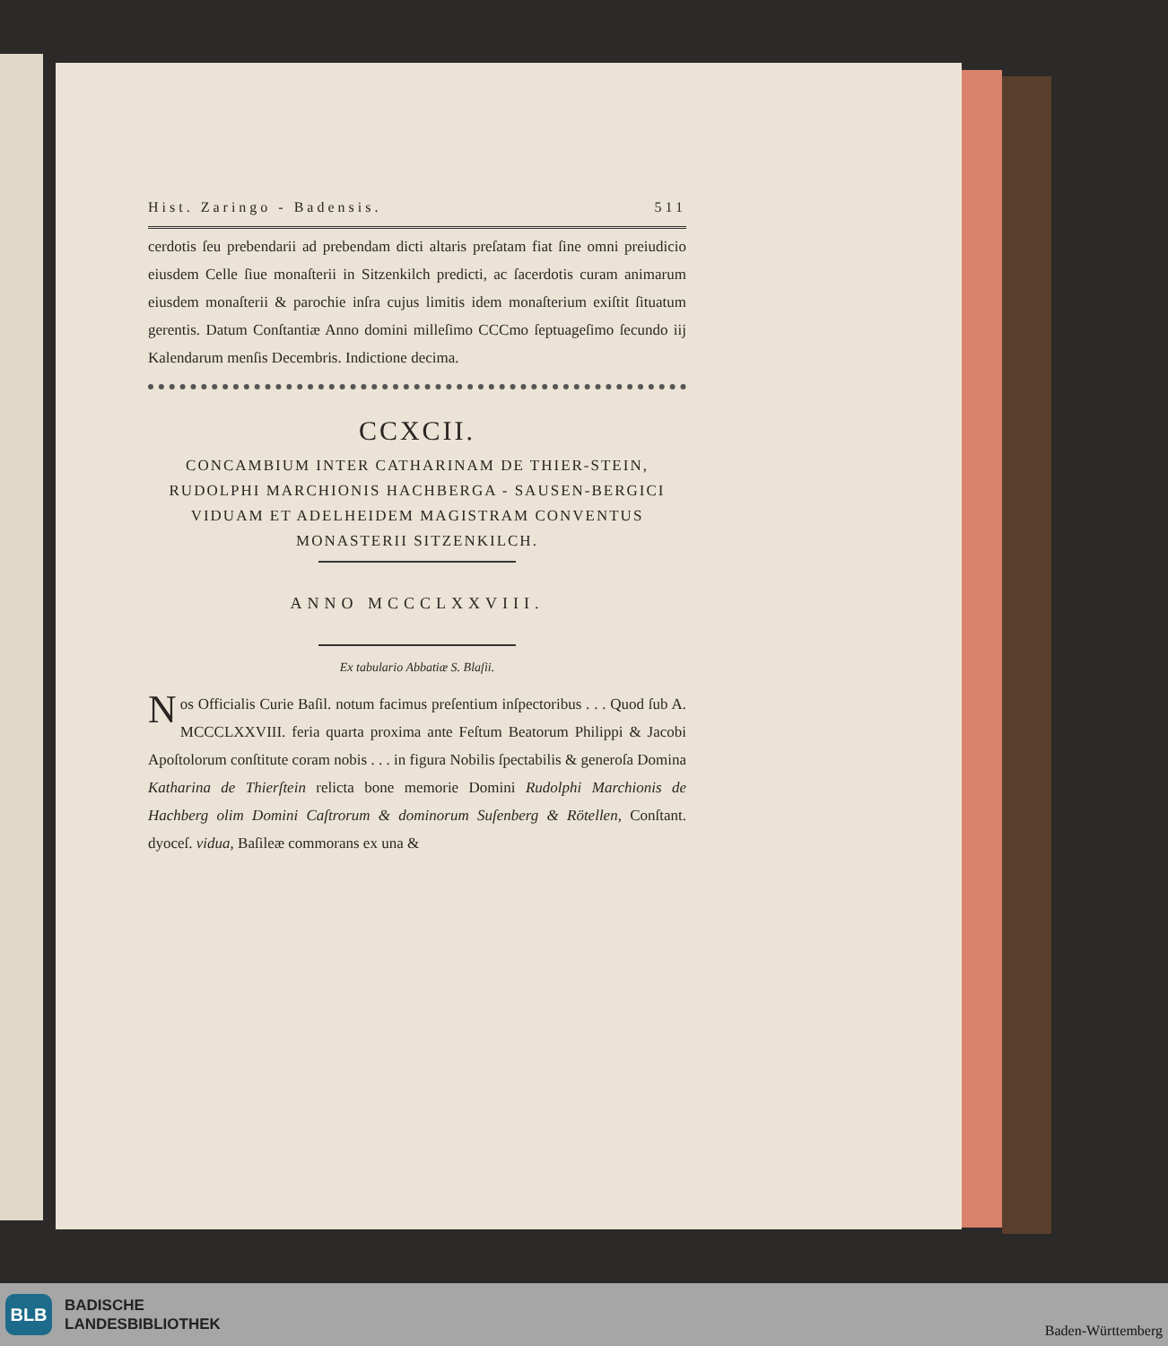Hist. Zaringo - Badensis. 511
cerdotis ſeu prebendarii ad prebendam dicti altaris preſatam fiat ſine omni preiudicio eiusdem Celle ſiue monaſterii in Sitzenkilch predicti, ac ſacerdotis curam animarum eiusdem monaſterii & parochie inſra cujus limitis idem monaſterium exiſtit ſituatum gerentis. Datum Conſtantiæ Anno domini milleſimo CCCmo ſeptuageſimo ſecundo iij Kalendarum menſis Decembris. Indictione decima.
CCXCII.
CONCAMBIUM INTER CATHARINAM DE THIER-STEIN, RUDOLPHI MARCHIONIS HACHBERGA - SAUSEN-BERGICI VIDUAM ET ADELHEIDEM MAGISTRAM CONVENTUS MONASTERII SITZENKILCH.
ANNO MCCCLXXVIII.
Ex tabulario Abbatiæ S. Blaſii.
Nos Officialis Curie Baſil. notum facimus preſentium inſpectoribus . . . Quod ſub A. MCCCLXXVIII. feria quarta proxima ante Feſtum Beatorum Philippi & Jacobi Apoſtolorum conſtitute coram nobis . . . in figura Nobilis ſpectabilis & generoſa Domina Katharina de Thierſtein relicta bone memorie Domini Rudolphi Marchionis de Hachberg olim Domini Caſtrorum & dominorum Suſenberg & Rötellen, Conſtant. dyoceſ. vidua, Baſileæ commorans ex una &
BLB
BADISCHE
LANDESBIBLIOTHEK
Baden-Württemberg